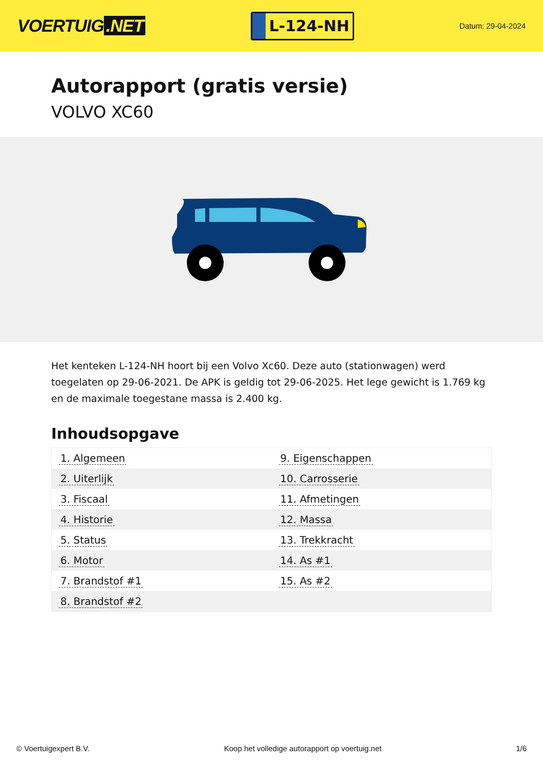VOERTUIG.NET
L-124-NH
Datum: 29-04-2024
Autorapport (gratis versie)
VOLVO XC60
Het kenteken L-124-NH hoort bij een Volvo Xc60. Deze auto (stationwagen) werd toegelaten op 29-06-2021. De APK is geldig tot 29-06-2025. Het lege gewicht is 1.769 kg en de maximale toegestane massa is 2.400 kg.
Inhoudsopgave
| 1. Algemeen | 9. Eigenschappen |
| 2. Uiterlijk | 10. Carrosserie |
| 3. Fiscaal | 11. Afmetingen |
| 4. Historie | 12. Massa |
| 5. Status | 13. Trekkracht |
| 6. Motor | 14. As #1 |
| 7. Brandstof #1 | 15. As #2 |
| 8. Brandstof #2 | |
© Voertuigexpert B.V. Koop het volledige autorapport op voertuig.net 1/6